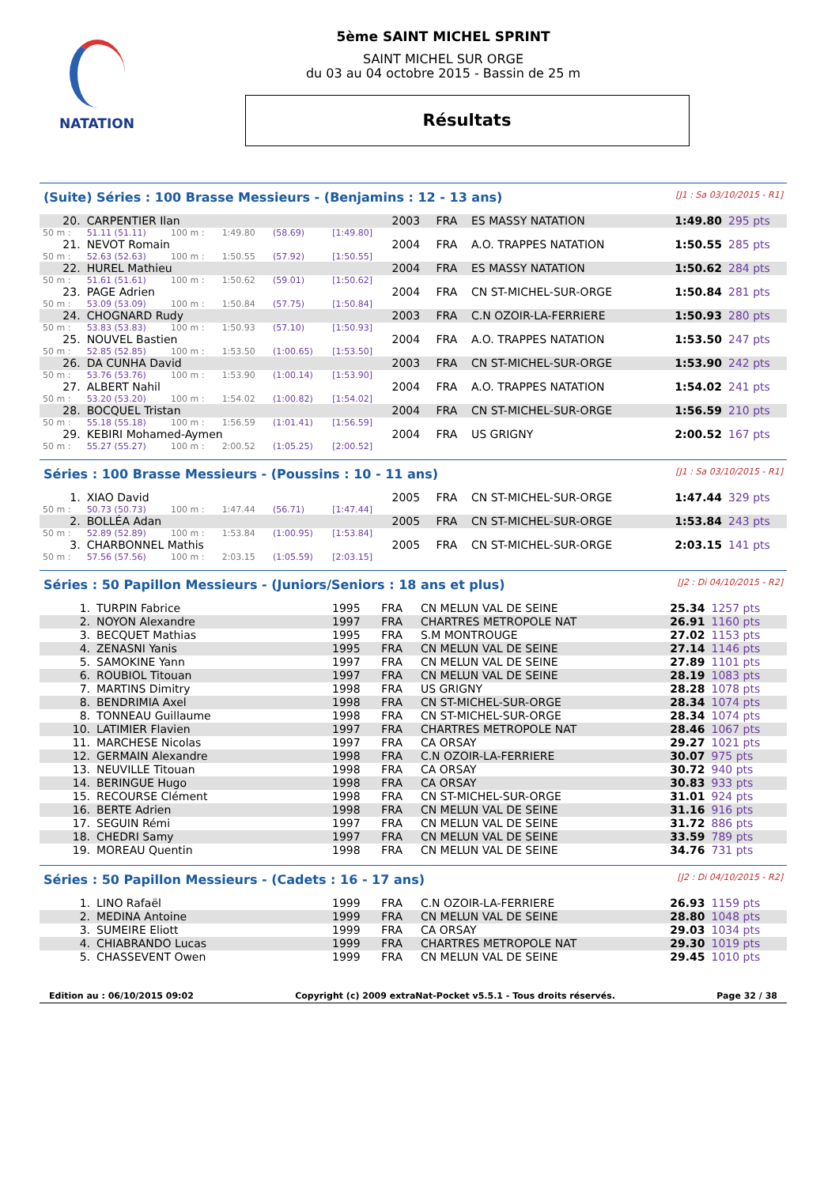NATATION
5ème SAINT MICHEL SPRINT
SAINT MICHEL SUR ORGE
du 03 au 04 octobre 2015 - Bassin de 25 m
Résultats
(Suite) Séries : 100 Brasse Messieurs - (Benjamins : 12 - 13 ans) [J1 : Sa 03/10/2015 - R1]
| 20. | CARPENTIER Ilan | | | | | 2003 | FRA | ES MASSY NATATION | 1:49.80 | 295 pts |
| 50 m : | 51.11 (51.11) | 100 m : | 1:49.80 | (58.69) | [1:49.80] | | | | | |
| 21. | NEVOT Romain | | | | | 2004 | FRA | A.O. TRAPPES NATATION | 1:50.55 | 285 pts |
| 50 m : | 52.63 (52.63) | 100 m : | 1:50.55 | (57.92) | [1:50.55] | | | | | |
| 22. | HUREL Mathieu | | | | | 2004 | FRA | ES MASSY NATATION | 1:50.62 | 284 pts |
| 50 m : | 51.61 (51.61) | 100 m : | 1:50.62 | (59.01) | [1:50.62] | | | | | |
| 23. | PAGE Adrien | | | | | 2004 | FRA | CN ST-MICHEL-SUR-ORGE | 1:50.84 | 281 pts |
| 50 m : | 53.09 (53.09) | 100 m : | 1:50.84 | (57.75) | [1:50.84] | | | | | |
| 24. | CHOGNARD Rudy | | | | | 2003 | FRA | C.N OZOIR-LA-FERRIERE | 1:50.93 | 280 pts |
| 50 m : | 53.83 (53.83) | 100 m : | 1:50.93 | (57.10) | [1:50.93] | | | | | |
| 25. | NOUVEL Bastien | | | | | 2004 | FRA | A.O. TRAPPES NATATION | 1:53.50 | 247 pts |
| 50 m : | 52.85 (52.85) | 100 m : | 1:53.50 | (1:00.65) | [1:53.50] | | | | | |
| 26. | DA CUNHA David | | | | | 2003 | FRA | CN ST-MICHEL-SUR-ORGE | 1:53.90 | 242 pts |
| 50 m : | 53.76 (53.76) | 100 m : | 1:53.90 | (1:00.14) | [1:53.90] | | | | | |
| 27. | ALBERT Nahil | | | | | 2004 | FRA | A.O. TRAPPES NATATION | 1:54.02 | 241 pts |
| 50 m : | 53.20 (53.20) | 100 m : | 1:54.02 | (1:00.82) | [1:54.02] | | | | | |
| 28. | BOCQUEL Tristan | | | | | 2004 | FRA | CN ST-MICHEL-SUR-ORGE | 1:56.59 | 210 pts |
| 50 m : | 55.18 (55.18) | 100 m : | 1:56.59 | (1:01.41) | [1:56.59] | | | | | |
| 29. | KEBIRI Mohamed-Aymen | | | | | 2004 | FRA | US GRIGNY | 2:00.52 | 167 pts |
| 50 m : | 55.27 (55.27) | 100 m : | 2:00.52 | (1:05.25) | [2:00.52] | | | | | |
Séries : 100 Brasse Messieurs - (Poussins : 10 - 11 ans) [J1 : Sa 03/10/2015 - R1]
| 1. | XIAO David | | | | | 2005 | FRA | CN ST-MICHEL-SUR-ORGE | 1:47.44 | 329 pts |
| 50 m : | 50.73 (50.73) | 100 m : | 1:47.44 | (56.71) | [1:47.44] | | | | | |
| 2. | BOLLÉA Adan | | | | | 2005 | FRA | CN ST-MICHEL-SUR-ORGE | 1:53.84 | 243 pts |
| 50 m : | 52.89 (52.89) | 100 m : | 1:53.84 | (1:00.95) | [1:53.84] | | | | | |
| 3. | CHARBONNEL Mathis | | | | | 2005 | FRA | CN ST-MICHEL-SUR-ORGE | 2:03.15 | 141 pts |
| 50 m : | 57.56 (57.56) | 100 m : | 2:03.15 | (1:05.59) | [2:03.15] | | | | | |
Séries : 50 Papillon Messieurs - (Juniors/Seniors : 18 ans et plus) [J2 : Di 04/10/2015 - R2]
| 1. | TURPIN Fabrice | 1995 | FRA | CN MELUN VAL DE SEINE | 25.34 | 1257 pts |
| 2. | NOYON Alexandre | 1997 | FRA | CHARTRES METROPOLE NAT | 26.91 | 1160 pts |
| 3. | BECQUET Mathias | 1995 | FRA | S.M MONTROUGE | 27.02 | 1153 pts |
| 4. | ZENASNI Yanis | 1995 | FRA | CN MELUN VAL DE SEINE | 27.14 | 1146 pts |
| 5. | SAMOKINE Yann | 1997 | FRA | CN MELUN VAL DE SEINE | 27.89 | 1101 pts |
| 6. | ROUBIOL Titouan | 1997 | FRA | CN MELUN VAL DE SEINE | 28.19 | 1083 pts |
| 7. | MARTINS Dimitry | 1998 | FRA | US GRIGNY | 28.28 | 1078 pts |
| 8. | BENDRIMIA Axel | 1998 | FRA | CN ST-MICHEL-SUR-ORGE | 28.34 | 1074 pts |
| 8. | TONNEAU Guillaume | 1998 | FRA | CN ST-MICHEL-SUR-ORGE | 28.34 | 1074 pts |
| 10. | LATIMIER Flavien | 1997 | FRA | CHARTRES METROPOLE NAT | 28.46 | 1067 pts |
| 11. | MARCHESE Nicolas | 1997 | FRA | CA ORSAY | 29.27 | 1021 pts |
| 12. | GERMAIN Alexandre | 1998 | FRA | C.N OZOIR-LA-FERRIERE | 30.07 | 975 pts |
| 13. | NEUVILLE Titouan | 1998 | FRA | CA ORSAY | 30.72 | 940 pts |
| 14. | BERINGUE Hugo | 1998 | FRA | CA ORSAY | 30.83 | 933 pts |
| 15. | RECOURSE Clément | 1998 | FRA | CN ST-MICHEL-SUR-ORGE | 31.01 | 924 pts |
| 16. | BERTE Adrien | 1998 | FRA | CN MELUN VAL DE SEINE | 31.16 | 916 pts |
| 17. | SEGUIN Rémi | 1997 | FRA | CN MELUN VAL DE SEINE | 31.72 | 886 pts |
| 18. | CHEDRI Samy | 1997 | FRA | CN MELUN VAL DE SEINE | 33.59 | 789 pts |
| 19. | MOREAU Quentin | 1998 | FRA | CN MELUN VAL DE SEINE | 34.76 | 731 pts |
Séries : 50 Papillon Messieurs - (Cadets : 16 - 17 ans) [J2 : Di 04/10/2015 - R2]
| 1. | LINO Rafaël | 1999 | FRA | C.N OZOIR-LA-FERRIERE | 26.93 | 1159 pts |
| 2. | MEDINA Antoine | 1999 | FRA | CN MELUN VAL DE SEINE | 28.80 | 1048 pts |
| 3. | SUMEIRE Eliott | 1999 | FRA | CA ORSAY | 29.03 | 1034 pts |
| 4. | CHIABRANDO Lucas | 1999 | FRA | CHARTRES METROPOLE NAT | 29.30 | 1019 pts |
| 5. | CHASSEVENT Owen | 1999 | FRA | CN MELUN VAL DE SEINE | 29.45 | 1010 pts |
Edition au : 06/10/2015 09:02 Copyright (c) 2009 extraNat-Pocket v5.5.1 - Tous droits réservés. Page 32 / 38